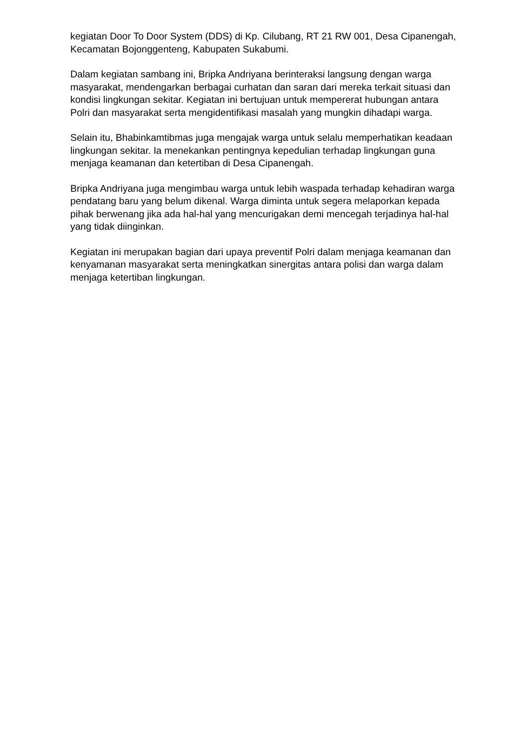kegiatan Door To Door System (DDS) di Kp. Cilubang, RT 21 RW 001, Desa Cipanengah, Kecamatan Bojonggenteng, Kabupaten Sukabumi.
Dalam kegiatan sambang ini, Bripka Andriyana berinteraksi langsung dengan warga masyarakat, mendengarkan berbagai curhatan dan saran dari mereka terkait situasi dan kondisi lingkungan sekitar. Kegiatan ini bertujuan untuk mempererat hubungan antara Polri dan masyarakat serta mengidentifikasi masalah yang mungkin dihadapi warga.
Selain itu, Bhabinkamtibmas juga mengajak warga untuk selalu memperhatikan keadaan lingkungan sekitar. Ia menekankan pentingnya kepedulian terhadap lingkungan guna menjaga keamanan dan ketertiban di Desa Cipanengah.
Bripka Andriyana juga mengimbau warga untuk lebih waspada terhadap kehadiran warga pendatang baru yang belum dikenal. Warga diminta untuk segera melaporkan kepada pihak berwenang jika ada hal-hal yang mencurigakan demi mencegah terjadinya hal-hal yang tidak diinginkan.
Kegiatan ini merupakan bagian dari upaya preventif Polri dalam menjaga keamanan dan kenyamanan masyarakat serta meningkatkan sinergitas antara polisi dan warga dalam menjaga ketertiban lingkungan.